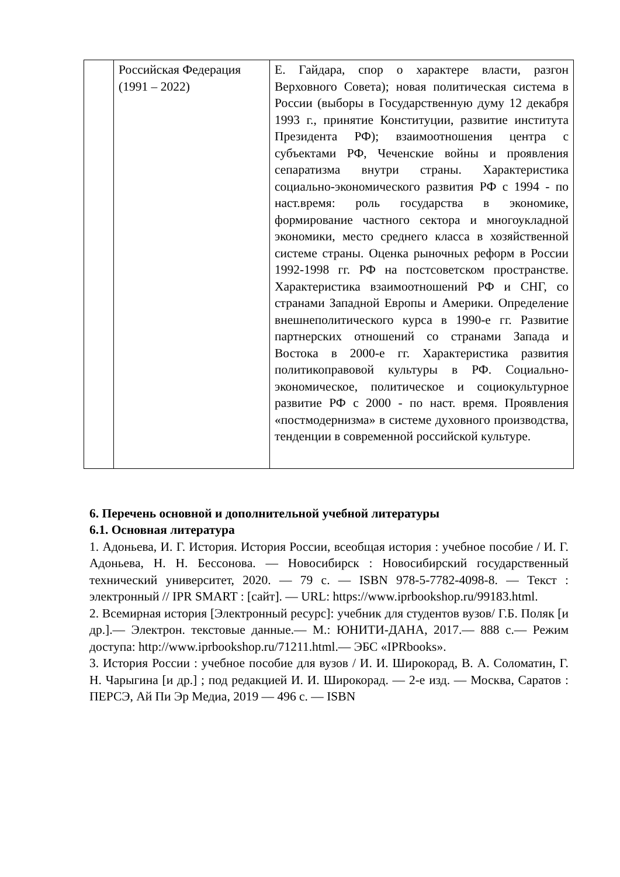| | Российская Федерация (1991 – 2022) | Е. Гайдара, спор о характере власти, разгон Верховного Совета); новая политическая система в России (выборы в Государственную думу 12 декабря 1993 г., принятие Конституции, развитие института Президента РФ); взаимоотношения центра с субъектами РФ, Чеченские войны и проявления сепаратизма внутри страны. Характеристика социально-экономического развития РФ с 1994 - по наст.время: роль государства в экономике, формирование частного сектора и многоукладной экономики, место среднего класса в хозяйственной системе страны. Оценка рыночных реформ в России 1992-1998 гг. РФ на постсоветском пространстве. Характеристика взаимоотношений РФ и СНГ, со странами Западной Европы и Америки. Определение внешнеполитического курса в 1990-е гг. Развитие партнерских отношений со странами Запада и Востока в 2000-е гг. Характеристика развития политикоправовой культуры в РФ. Социально-экономическое, политическое и социокультурное развитие РФ с 2000 - по наст. время. Проявления «постмодернизма» в системе духовного производства, тенденции в современной российской культуре. |
6. Перечень основной и дополнительной учебной литературы
6.1. Основная литература
1. Адоньева, И. Г. История. История России, всеобщая история : учебное пособие / И. Г. Адоньева, Н. Н. Бессонова. — Новосибирск : Новосибирский государственный технический университет, 2020. — 79 c. — ISBN 978-5-7782-4098-8. — Текст : электронный // IPR SMART : [сайт]. — URL: https://www.iprbookshop.ru/99183.html.
2. Всемирная история [Электронный ресурс]: учебник для студентов вузов/ Г.Б. Поляк [и др.].— Электрон. текстовые данные.— М.: ЮНИТИ-ДАНА, 2017.— 888 c.— Режим доступа: http://www.iprbookshop.ru/71211.html.— ЭБС «IPRbooks».
3. История России : учебное пособие для вузов / И. И. Широкорад, В. А. Соломатин, Г. Н. Чарыгина [и др.] ; под редакцией И. И. Широкорад. — 2-е изд. — Москва, Саратов : ПЕРСЭ, Ай Пи Эр Медиа, 2019 — 496 c. — ISBN